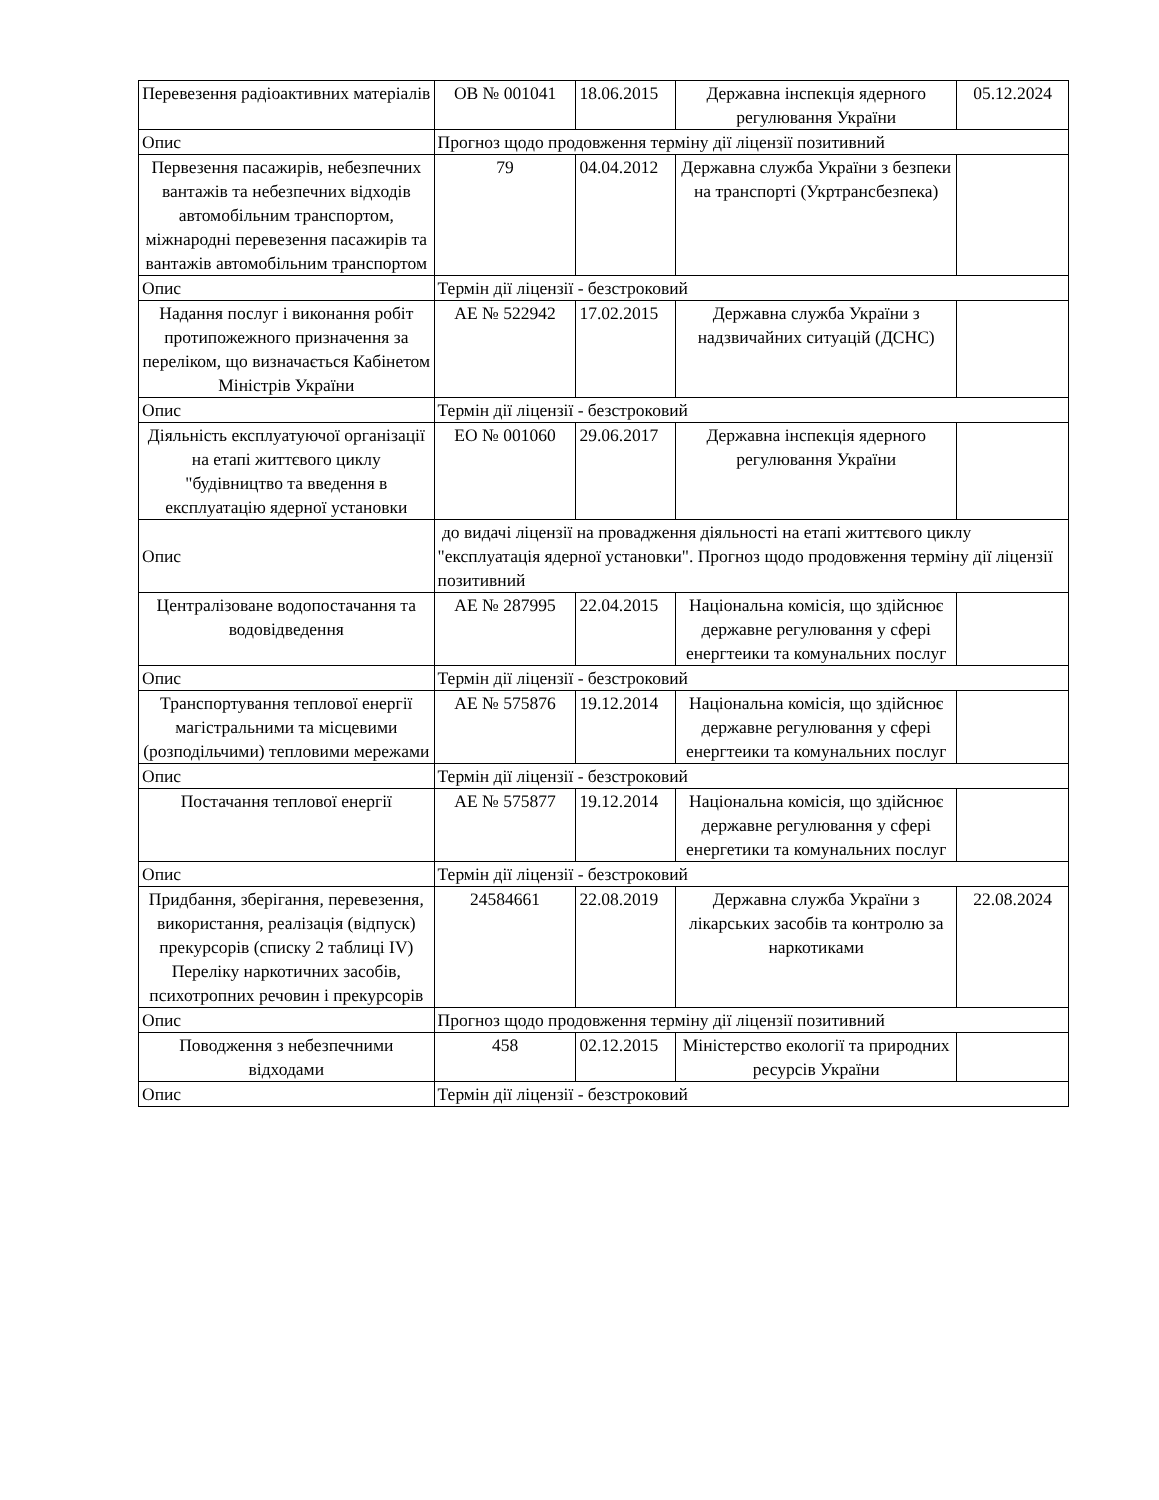| Перевезення радіоактивних матеріалів | ОВ № 001041 | 18.06.2015 | Державна інспекція ядерного регулювання України | 05.12.2024 |
| Опис | Прогноз щодо продовження терміну дії ліцензії позитивний | | | |
| Первезення пасажирів, небезпечних вантажів та небезпечних відходів автомобільним транспортом, міжнародні перевезення пасажирів та вантажів автомобільним транспортом | 79 | 04.04.2012 | Державна служба України з безпеки на транспорті (Укртрансбезпека) | |
| Опис | Термін дії ліцензії - безстроковий | | | |
| Надання послуг і виконання робіт протипожежного призначення за переліком, що визначається Кабінетом Міністрів України | АЕ № 522942 | 17.02.2015 | Державна служба України з надзвичайних ситуацій (ДСНС) | |
| Опис | Термін дії ліцензії - безстроковий | | | |
| Діяльність експлуатуючої організації на етапі життєвого циклу "будівництво та введення в експлуатацію ядерної установки | ЕО № 001060 | 29.06.2017 | Державна інспекція ядерного регулювання України | |
| Опис | до видачі ліцензії на провадження діяльності на етапі життєвого циклу "експлуатація ядерної установки". Прогноз щодо продовження терміну дії ліцензії позитивний | | | |
| Централізоване водопостачання та водовідведення | АЕ № 287995 | 22.04.2015 | Національна комісія, що здійснює державне регулювання у сфері енергтеики та комунальних послуг | |
| Опис | Термін дії ліцензії - безстроковий | | | |
| Транспортування теплової енергії магістральними та місцевими (розподільчими) тепловими мережами | АЕ № 575876 | 19.12.2014 | Національна комісія, що здійснює державне регулювання у сфері енергтеики та комунальних послуг | |
| Опис | Термін дії ліцензії - безстроковий | | | |
| Постачання теплової енергії | АЕ № 575877 | 19.12.2014 | Національна комісія, що здійснює державне регулювання у сфері енергетики та комунальних послуг | |
| Опис | Термін дії ліцензії - безстроковий | | | |
| Придбання, зберігання, перевезення, використання, реалізація (відпуск) прекурсорів (списку 2 таблиці IV) Переліку наркотичних засобів, психотропних речовин і прекурсорів | 24584661 | 22.08.2019 | Державна служба України з лікарських засобів та контролю за наркотиками | 22.08.2024 |
| Опис | Прогноз щодо продовження терміну дії ліцензії позитивний | | | |
| Поводження з небезпечними відходами | 458 | 02.12.2015 | Міністерство екології та природних ресурсів України | |
| Опис | Термін дії ліцензії - безстроковий | | | |